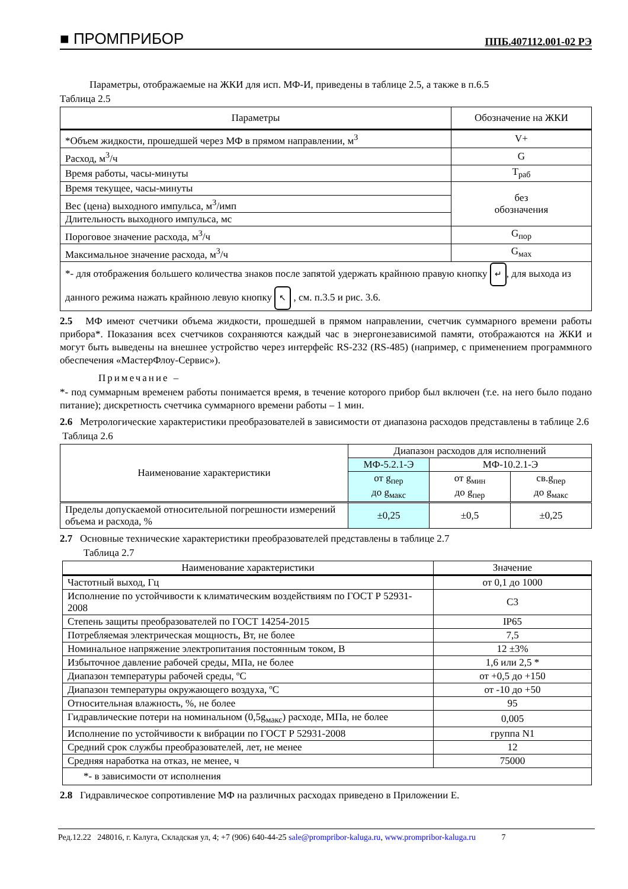■ ПРОМПРИБОР ППБ.407112.001-02 РЭ
Параметры, отображаемые на ЖКИ для исп. МФ-И, приведены в таблице 2.5, а также в п.6.5
Таблица 2.5
| Параметры | Обозначение на ЖКИ |
| --- | --- |
| *Объем жидкости, прошедшей через МФ в прямом направлении, м<sup>3</sup> | V+ |
| Расход, м<sup>3</sup>/ч | G |
| Время работы, часы-минуты | T<sub>раб</sub> |
| Время текущее, часы-минуты | без обозначения |
| Вес (цена) выходного импульса, м<sup>3</sup>/имп | |
| Длительность выходного импульса, мс | |
| Пороговое значение расхода, м<sup>3</sup>/ч | G<sub>пор</sub> |
| Максимальное значение расхода, м<sup>3</sup>/ч | G<sub>мах</sub> |
| *- для отображения большего количества знаков после запятой удержать крайнюю правую кнопку ↵ , для выхода из данного режима нажать крайнюю левую кнопку ↖ , см. п.3.5 и рис. 3.6. | |
2.5 МФ имеют счетчики объема жидкости, прошедшей в прямом направлении, счетчик суммарного времени работы прибора*. Показания всех счетчиков сохраняются каждый час в энергонезависимой памяти, отображаются на ЖКИ и могут быть выведены на внешнее устройство через интерфейс RS-232 (RS-485) (например, с применением программного обеспечения «МастерФлоу-Сервис»).
Примечание –
*- под суммарным временем работы понимается время, в течение которого прибор был включен (т.е. на него было подано питание); дискретность счетчика суммарного времени работы – 1 мин.
2.6 Метрологические характеристики преобразователей в зависимости от диапазона расходов представлены в таблице 2.6
Таблица 2.6
| Наименование характеристики | Диапазон расходов для исполнений | | |
| | МФ-5.2.1-Э | МФ-10.2.1-Э | |
| | от g<sub>пер</sub> до g<sub>макс</sub> | от g<sub>мин</sub> до g<sub>пер</sub> | св.g<sub>пер</sub> до g<sub>макс</sub> |
| Пределы допускаемой относительной погрешности измерений объема и расхода, % | ±0,25 | ±0,5 | ±0,25 |
2.7 Основные технические характеристики преобразователей представлены в таблице 2.7
Таблица 2.7
| Наименование характеристики | Значение |
| --- | --- |
| Частотный выход, Гц | от 0,1 до 1000 |
| Исполнение по устойчивости к климатическим воздействиям по ГОСТ Р 52931-2008 | С3 |
| Степень защиты преобразователей по ГОСТ 14254-2015 | IP65 |
| Потребляемая электрическая мощность, Вт, не более | 7,5 |
| Номинальное напряжение электропитания постоянным током, В | 12 ±3% |
| Избыточное давление рабочей среды, МПа, не более | 1,6 или 2,5 * |
| Диапазон температуры рабочей среды, ºС | от +0,5 до +150 |
| Диапазон температуры окружающего воздуха, ºС | от -10 до +50 |
| Относительная влажность, %, не более | 95 |
| Гидравлические потери на номинальном (0,5g<sub>макс</sub>) расходе, МПа, не более | 0,005 |
| Исполнение по устойчивости к вибрации по ГОСТ Р 52931-2008 | группа N1 |
| Средний срок службы преобразователей, лет, не менее | 12 |
| Средняя наработка на отказ, не менее, ч | 75000 |
| *- в зависимости от исполнения | |
2.8 Гидравлическое сопротивление МФ на различных расходах приведено в Приложении Е.
Ред.12.22 248016, г. Калуга, Складская ул, 4; +7 (906) 640-44-25 sale@prompribor-kaluga.ru, www.prompribor-kaluga.ru 7